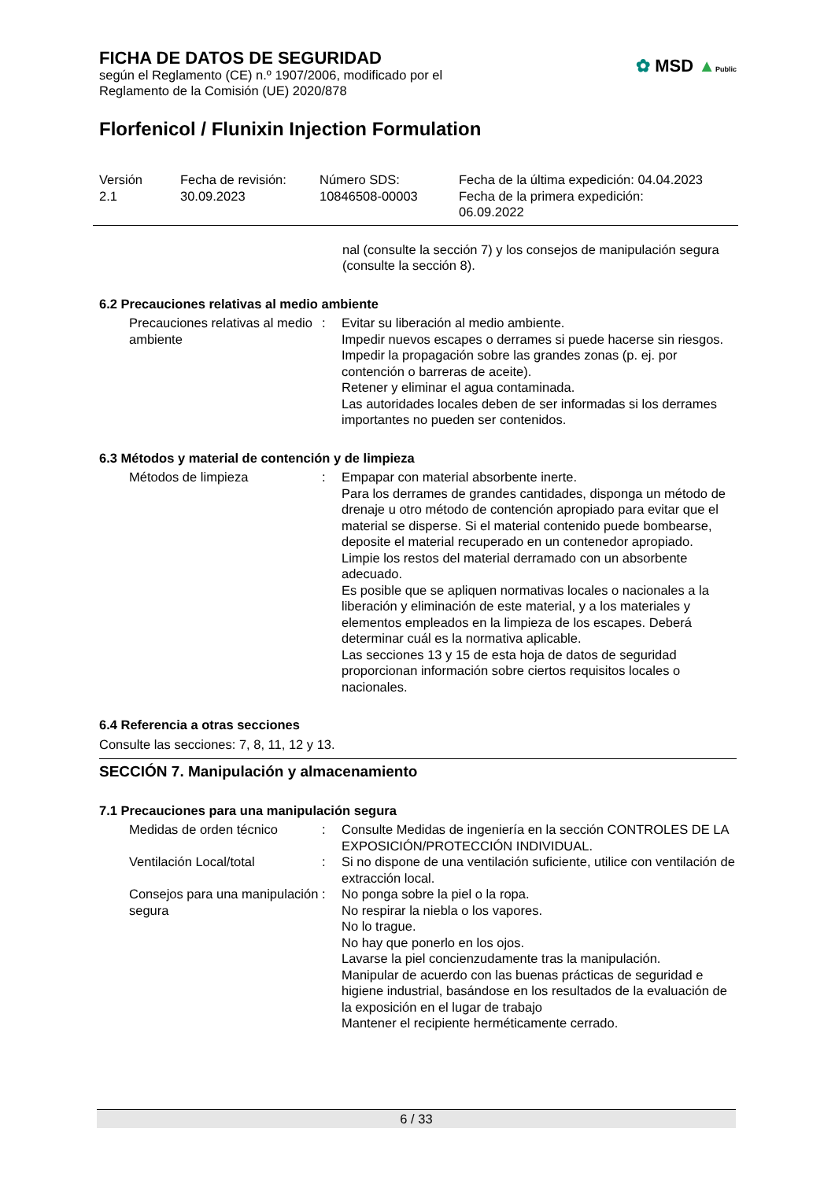FICHA DE DATOS DE SEGURIDAD
según el Reglamento (CE) n.º 1907/2006, modificado por el
Reglamento de la Comisión (UE) 2020/878
✿ MSD ▲Public
Florfenicol / Flunixin Injection Formulation
Versión
2.1
Fecha de revisión:
30.09.2023
Número SDS:
10846508-00003
Fecha de la última expedición: 04.04.2023
Fecha de la primera expedición:
06.09.2022
nal (consulte la sección 7) y los consejos de manipulación segura (consulte la sección 8).
6.2 Precauciones relativas al medio ambiente
Precauciones relativas al medio ambiente
: Evitar su liberación al medio ambiente.
Impedir nuevos escapes o derrames si puede hacerse sin riesgos.
Impedir la propagación sobre las grandes zonas (p. ej. por contención o barreras de aceite).
Retener y eliminar el agua contaminada.
Las autoridades locales deben de ser informadas si los derrames importantes no pueden ser contenidos.
6.3 Métodos y material de contención y de limpieza
Métodos de limpieza : Empapar con material absorbente inerte.
Para los derrames de grandes cantidades, disponga un método de drenaje u otro método de contención apropiado para evitar que el material se disperse. Si el material contenido puede bombearse, deposite el material recuperado en un contenedor apropiado.
Limpie los restos del material derramado con un absorbente adecuado.
Es posible que se apliquen normativas locales o nacionales a la liberación y eliminación de este material, y a los materiales y elementos empleados en la limpieza de los escapes. Deberá determinar cuál es la normativa aplicable.
Las secciones 13 y 15 de esta hoja de datos de seguridad proporcionan información sobre ciertos requisitos locales o nacionales.
6.4 Referencia a otras secciones
Consulte las secciones: 7, 8, 11, 12 y 13.
SECCIÓN 7. Manipulación y almacenamiento
7.1 Precauciones para una manipulación segura
Medidas de orden técnico : Consulte Medidas de ingeniería en la sección CONTROLES DE LA EXPOSICIÓN/PROTECCIÓN INDIVIDUAL.
Ventilación Local/total : Si no dispone de una ventilación suficiente, utilice con ventilación de extracción local.
Consejos para una manipulación segura
: No ponga sobre la piel o la ropa.
No respirar la niebla o los vapores.
No lo trague.
No hay que ponerlo en los ojos.
Lavarse la piel concienzudamente tras la manipulación.
Manipular de acuerdo con las buenas prácticas de seguridad e higiene industrial, basándose en los resultados de la evaluación de la exposición en el lugar de trabajo
Mantener el recipiente herméticamente cerrado.
6 / 33